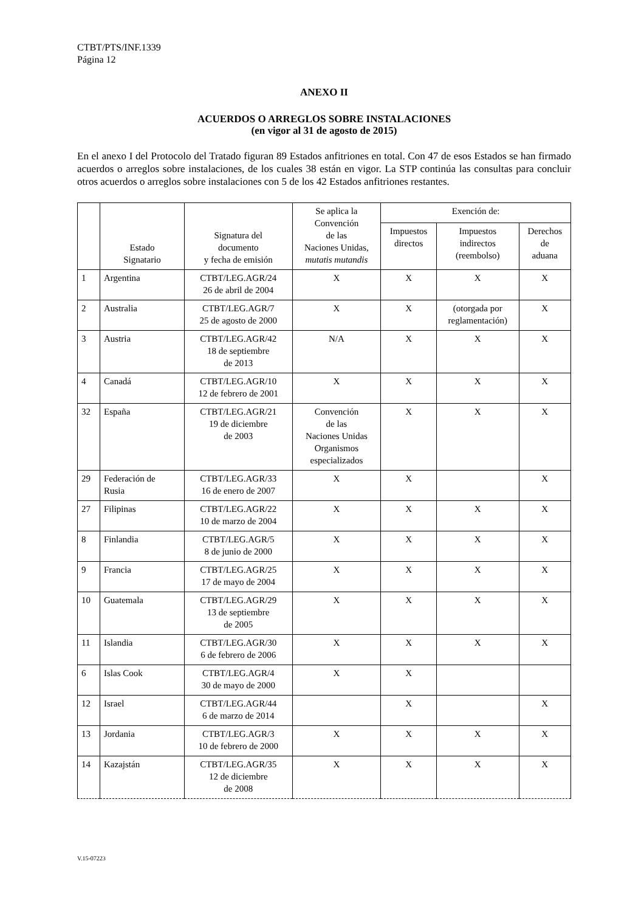CTBT/PTS/INF.1339
Página 12
ANEXO II
ACUERDOS O ARREGLOS SOBRE INSTALACIONES
(en vigor al 31 de agosto de 2015)
En el anexo I del Protocolo del Tratado figuran 89 Estados anfitriones en total. Con 47 de esos Estados se han firmado acuerdos o arreglos sobre instalaciones, de los cuales 38 están en vigor. La STP continúa las consultas para concluir otros acuerdos o arreglos sobre instalaciones con 5 de los 42 Estados anfitriones restantes.
| | Estado Signatario | Signatura del documento y fecha de emisión | Se aplica la Convención de las Naciones Unidas, mutatis mutandis | Exención de: | | |
| --- | --- | --- | --- | --- | --- | --- |
| | | | | Impuestos directos | Impuestos indirectos (reembolso) | Derechos de aduana |
| 1 | Argentina | CTBT/LEG.AGR/24 26 de abril de 2004 | X | X | X | X |
| 2 | Australia | CTBT/LEG.AGR/7 25 de agosto de 2000 | X | X | (otorgada por reglamentación) | X |
| 3 | Austria | CTBT/LEG.AGR/42 18 de septiembre de 2013 | N/A | X | X | X |
| 4 | Canadá | CTBT/LEG.AGR/10 12 de febrero de 2001 | X | X | X | X |
| 32 | España | CTBT/LEG.AGR/21 19 de diciembre de 2003 | Convención de las Naciones Unidas Organismos especializados | X | X | X |
| 29 | Federación de Rusia | CTBT/LEG.AGR/33 16 de enero de 2007 | X | X | | X |
| 27 | Filipinas | CTBT/LEG.AGR/22 10 de marzo de 2004 | X | X | X | X |
| 8 | Finlandia | CTBT/LEG.AGR/5 8 de junio de 2000 | X | X | X | X |
| 9 | Francia | CTBT/LEG.AGR/25 17 de mayo de 2004 | X | X | X | X |
| 10 | Guatemala | CTBT/LEG.AGR/29 13 de septiembre de 2005 | X | X | X | X |
| 11 | Islandia | CTBT/LEG.AGR/30 6 de febrero de 2006 | X | X | X | X |
| 6 | Islas Cook | CTBT/LEG.AGR/4 30 de mayo de 2000 | X | X | | |
| 12 | Israel | CTBT/LEG.AGR/44 6 de marzo de 2014 | | X | | X |
| 13 | Jordania | CTBT/LEG.AGR/3 10 de febrero de 2000 | X | X | X | X |
| 14 | Kazajstán | CTBT/LEG.AGR/35 12 de diciembre de 2008 | X | X | X | X |
V.15-07223